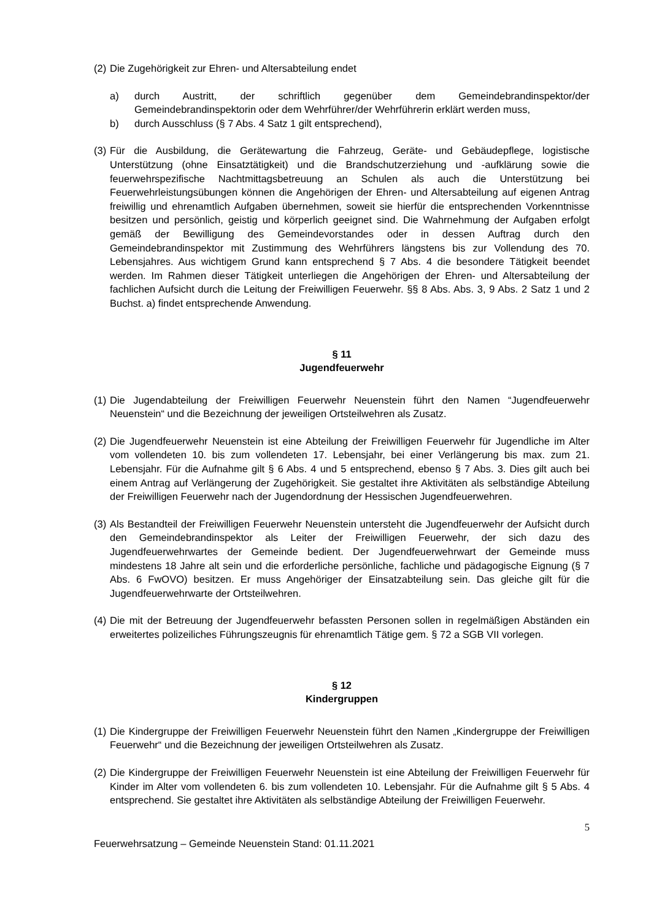(2) Die Zugehörigkeit zur Ehren- und Altersabteilung endet
a) durch Austritt, der schriftlich gegenüber dem Gemeindebrandinspektor/der Gemeindebrandinspektorin oder dem Wehrführer/der Wehrführerin erklärt werden muss,
b) durch Ausschluss (§ 7 Abs. 4 Satz 1 gilt entsprechend),
(3) Für die Ausbildung, die Gerätewartung die Fahrzeug, Geräte- und Gebäudepflege, logistische Unterstützung (ohne Einsatztätigkeit) und die Brandschutzerziehung und -aufklärung sowie die feuerwehrspezifische Nachtmittagsbetreuung an Schulen als auch die Unterstützung bei Feuerwehrleistungsübungen können die Angehörigen der Ehren- und Altersabteilung auf eigenen Antrag freiwillig und ehrenamtlich Aufgaben übernehmen, soweit sie hierfür die entsprechenden Vorkenntnisse besitzen und persönlich, geistig und körperlich geeignet sind. Die Wahrnehmung der Aufgaben erfolgt gemäß der Bewilligung des Gemeindevorstandes oder in dessen Auftrag durch den Gemeindebrandinspektor mit Zustimmung des Wehrführers längstens bis zur Vollendung des 70. Lebensjahres. Aus wichtigem Grund kann entsprechend § 7 Abs. 4 die besondere Tätigkeit beendet werden. Im Rahmen dieser Tätigkeit unterliegen die Angehörigen der Ehren- und Altersabteilung der fachlichen Aufsicht durch die Leitung der Freiwilligen Feuerwehr. §§ 8 Abs. Abs. 3, 9 Abs. 2 Satz 1 und 2 Buchst. a) findet entsprechende Anwendung.
§ 11
Jugendfeuerwehr
(1) Die Jugendabteilung der Freiwilligen Feuerwehr Neuenstein führt den Namen “Jugendfeuerwehr Neuenstein“ und die Bezeichnung der jeweiligen Ortsteilwehren als Zusatz.
(2) Die Jugendfeuerwehr Neuenstein ist eine Abteilung der Freiwilligen Feuerwehr für Jugendliche im Alter vom vollendeten 10. bis zum vollendeten 17. Lebensjahr, bei einer Verlängerung bis max. zum 21. Lebensjahr. Für die Aufnahme gilt § 6 Abs. 4 und 5 entsprechend, ebenso § 7 Abs. 3. Dies gilt auch bei einem Antrag auf Verlängerung der Zugehörigkeit. Sie gestaltet ihre Aktivitäten als selbständige Abteilung der Freiwilligen Feuerwehr nach der Jugendordnung der Hessischen Jugendfeuerwehren.
(3) Als Bestandteil der Freiwilligen Feuerwehr Neuenstein untersteht die Jugendfeuerwehr der Aufsicht durch den Gemeindebrandinspektor als Leiter der Freiwilligen Feuerwehr, der sich dazu des Jugendfeuerwehrwartes der Gemeinde bedient. Der Jugendfeuerwehrwart der Gemeinde muss mindestens 18 Jahre alt sein und die erforderliche persönliche, fachliche und pädagogische Eignung (§ 7 Abs. 6 FwOVO) besitzen. Er muss Angehöriger der Einsatzabteilung sein. Das gleiche gilt für die Jugendfeuerwehrwarte der Ortsteilwehren.
(4) Die mit der Betreuung der Jugendfeuerwehr befassten Personen sollen in regelmäßigen Abständen ein erweitertes polizeiliches Führungszeugnis für ehrenamtlich Tätige gem. § 72 a SGB VII vorlegen.
§ 12
Kindergruppen
(1) Die Kindergruppe der Freiwilligen Feuerwehr Neuenstein führt den Namen „Kindergruppe der Freiwilligen Feuerwehr“ und die Bezeichnung der jeweiligen Ortsteilwehren als Zusatz.
(2) Die Kindergruppe der Freiwilligen Feuerwehr Neuenstein ist eine Abteilung der Freiwilligen Feuerwehr für Kinder im Alter vom vollendeten 6. bis zum vollendeten 10. Lebensjahr. Für die Aufnahme gilt § 5 Abs. 4 entsprechend. Sie gestaltet ihre Aktivitäten als selbständige Abteilung der Freiwilligen Feuerwehr.
5
Feuerwehrsatzung – Gemeinde Neuenstein Stand: 01.11.2021